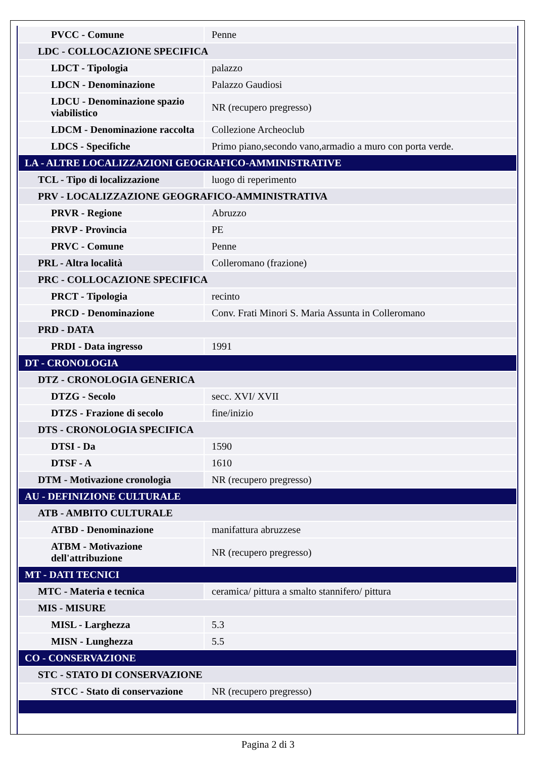| PVCC - Comune | Penne |
| LDC - COLLOCAZIONE SPECIFICA | |
| LDCT - Tipologia | palazzo |
| LDCN - Denominazione | Palazzo Gaudiosi |
| LDCU - Denominazione spazio viabilistico | NR (recupero pregresso) |
| LDCM - Denominazione raccolta | Collezione Archeoclub |
| LDCS - Specifiche | Primo piano,secondo vano,armadio a muro con porta verde. |
| LA - ALTRE LOCALIZZAZIONI GEOGRAFICO-AMMINISTRATIVE | |
| TCL - Tipo di localizzazione | luogo di reperimento |
| PRV - LOCALIZZAZIONE GEOGRAFICO-AMMINISTRATIVA | |
| PRVR - Regione | Abruzzo |
| PRVP - Provincia | PE |
| PRVC - Comune | Penne |
| PRL - Altra località | Colleromano (frazione) |
| PRC - COLLOCAZIONE SPECIFICA | |
| PRCT - Tipologia | recinto |
| PRCD - Denominazione | Conv. Frati Minori S. Maria Assunta in Colleromano |
| PRD - DATA | |
| PRDI - Data ingresso | 1991 |
| DT - CRONOLOGIA | |
| DTZ - CRONOLOGIA GENERICA | |
| DTZG - Secolo | secc. XVI/ XVII |
| DTZS - Frazione di secolo | fine/inizio |
| DTS - CRONOLOGIA SPECIFICA | |
| DTSI - Da | 1590 |
| DTSF - A | 1610 |
| DTM - Motivazione cronologia | NR (recupero pregresso) |
| AU - DEFINIZIONE CULTURALE | |
| ATB - AMBITO CULTURALE | |
| ATBD - Denominazione | manifattura abruzzese |
| ATBM - Motivazione dell'attribuzione | NR (recupero pregresso) |
| MT - DATI TECNICI | |
| MTC - Materia e tecnica | ceramica/ pittura a smalto stannifero/ pittura |
| MIS - MISURE | |
| MISL - Larghezza | 5.3 |
| MISN - Lunghezza | 5.5 |
| CO - CONSERVAZIONE | |
| STC - STATO DI CONSERVAZIONE | |
| STCC - Stato di conservazione | NR (recupero pregresso) |
Pagina 2 di 3